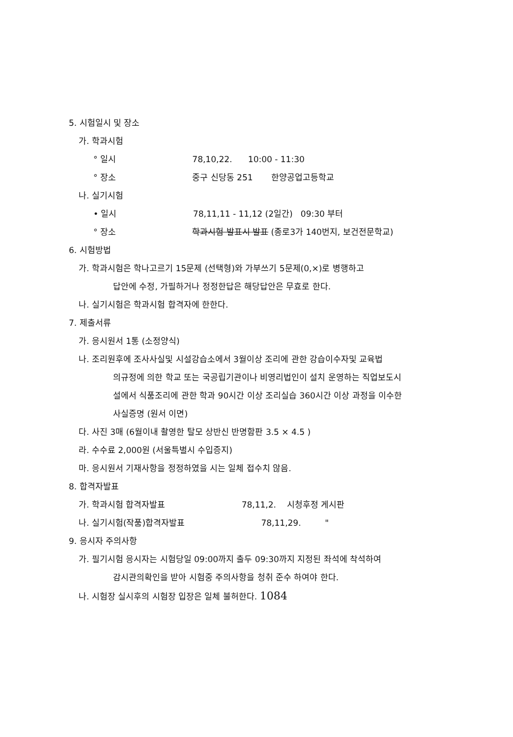5. 시험일시 및 장소
가. 학과시험
° 일시 78,10,22. 10:00 - 11:30
° 장소 중구 신당동 251 한양공업고등학교
나. 실기시험
• 일시 78,11,11 - 11,12 (2일간) 09:30 부터
° 장소 학과시험 발표시 발표 (종로3가 140번지, 보건전문학교)
6. 시험방법
가. 학과시험은 학나고르기 15문제 (선택형)와 가부쓰기 5문제(0,×)로 병행하고
답안에 수정, 가필하거나 정정한답은 해당답안은 무효로 한다.
나. 실기시험은 학과시험 합격자에 한한다.
7. 제출서류
가. 응시원서 1통 (소정양식)
나. 조리원후에 조사사실및 시설강습소에서 3월이상 조리에 관한 강습이수자및 교육법
의규정에 의한 학교 또는 국공립기관이나 비영리법인이 설치 운영하는 직업보도시
설에서 식품조리에 관한 학과 90시간 이상 조리실습 360시간 이상 과정을 이수한
사실증명 (원서 이면)
다. 사진 3매 (6월이내 촬영한 탈모 상반신 반명함판 3.5 × 4.5 )
라. 수수료 2,000원 (서울특별시 수입증지)
마. 응시원서 기재사항을 정정하였을 시는 일체 접수치 않음.
8. 합격자발표
가. 학과시험 합격자발표 78,11,2. 시청후정 게시판
나. 실기시험(작품)합격자발표 78,11,29. "
9. 응시자 주의사항
가. 필기시험 응시자는 시험당일 09:00까지 출두 09:30까지 지정된 좌석에 착석하여
감시관의확인을 받아 시험중 주의사항을 청취 준수 하여야 한다.
나. 시험장 실시후의 시험장 입장은 일체 불허한다. 1084